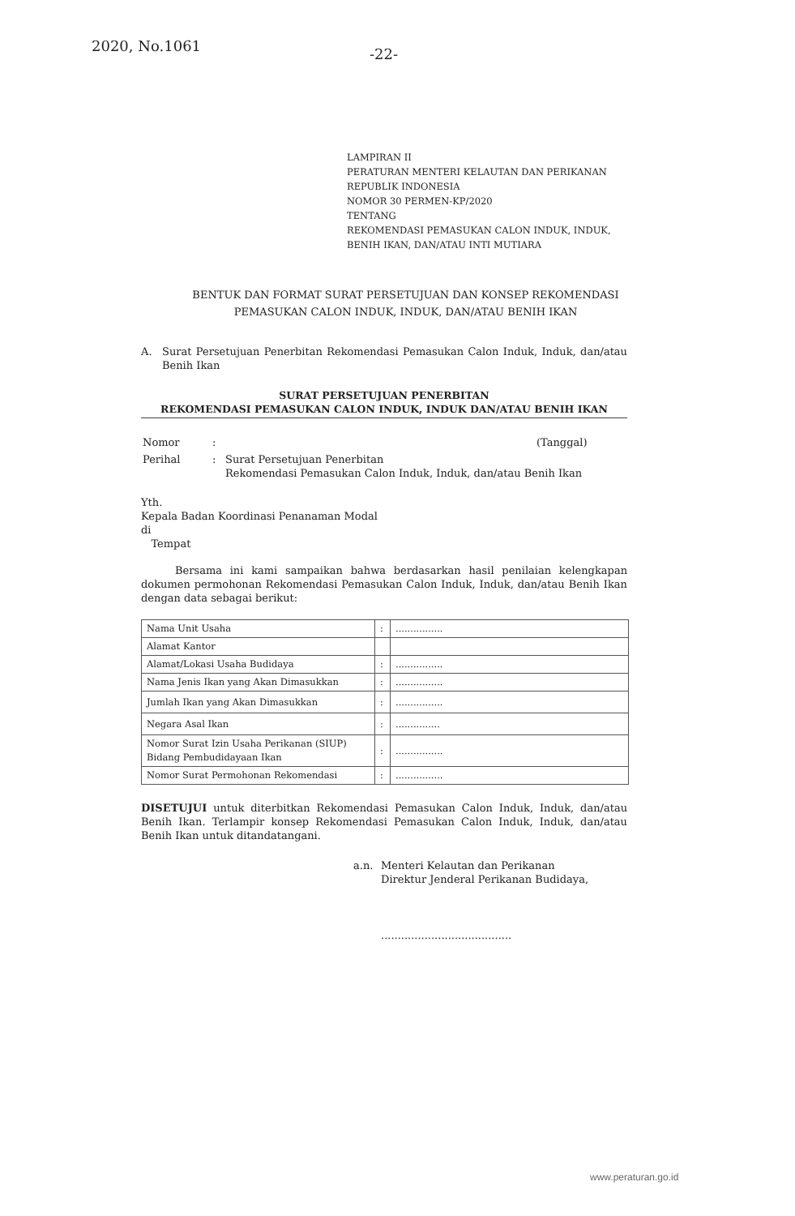2020, No.1061
-22-
LAMPIRAN II
PERATURAN MENTERI KELAUTAN DAN PERIKANAN
REPUBLIK INDONESIA
NOMOR 30 PERMEN-KP/2020
TENTANG
REKOMENDASI PEMASUKAN CALON INDUK, INDUK,
BENIH IKAN, DAN/ATAU INTI MUTIARA
BENTUK DAN FORMAT SURAT PERSETUJUAN DAN KONSEP REKOMENDASI
PEMASUKAN CALON INDUK, INDUK, DAN/ATAU BENIH IKAN
A. Surat Persetujuan Penerbitan Rekomendasi Pemasukan Calon Induk, Induk, dan/atau Benih Ikan
SURAT PERSETUJUAN PENERBITAN
REKOMENDASI PEMASUKAN CALON INDUK, INDUK DAN/ATAU BENIH IKAN
| Nomor | : | | (Tanggal) |
| Perihal | : | Surat Persetujuan Penerbitan Rekomendasi Pemasukan Calon Induk, Induk, dan/atau Benih Ikan | |
Yth.
Kepala Badan Koordinasi Penanaman Modal
di
Tempat
Bersama ini kami sampaikan bahwa berdasarkan hasil penilaian kelengkapan dokumen permohonan Rekomendasi Pemasukan Calon Induk, Induk, dan/atau Benih Ikan dengan data sebagai berikut:
| Nama Unit Usaha | : | ................ |
| Alamat Kantor | | |
| Alamat/Lokasi Usaha Budidaya | : | ................ |
| Nama Jenis Ikan yang Akan Dimasukkan | : | ................ |
| Jumlah Ikan yang Akan Dimasukkan | : | ................ |
| Negara Asal Ikan | : | ............... |
| Nomor Surat Izin Usaha Perikanan (SIUP) Bidang Pembudidayaan Ikan | : | ................ |
| Nomor Surat Permohonan Rekomendasi | : | ................ |
DISETUJUI untuk diterbitkan Rekomendasi Pemasukan Calon Induk, Induk, dan/atau Benih Ikan. Terlampir konsep Rekomendasi Pemasukan Calon Induk, Induk, dan/atau Benih Ikan untuk ditandatangani.
a.n. Menteri Kelautan dan Perikanan
Direktur Jenderal Perikanan Budidaya,
.......................................
www.peraturan.go.id